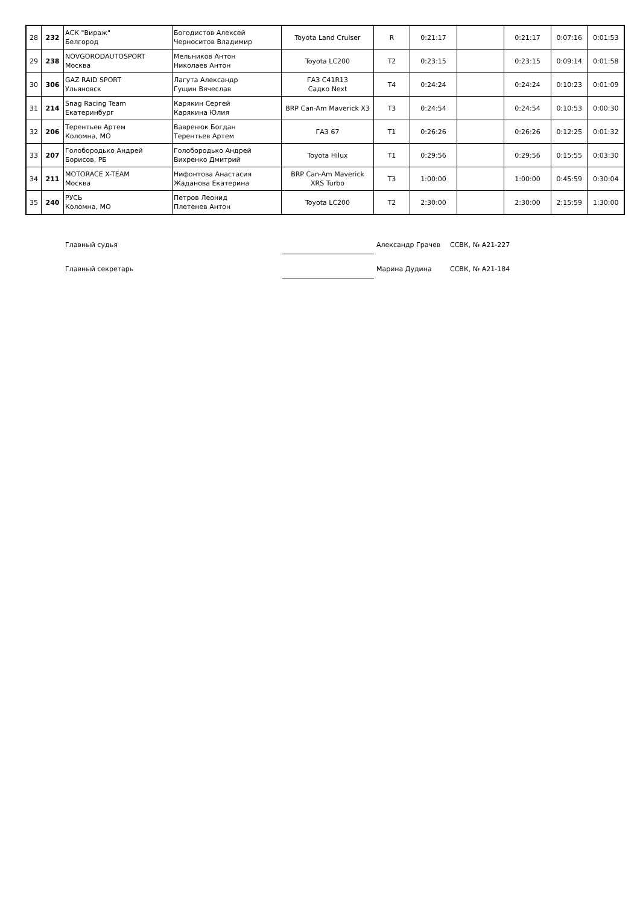| 28 | 232 | АСК "Вираж" Белгород | Богодистов Алексей Черноситов Владимир | Toyota Land Cruiser | R | 0:21:17 | | 0:21:17 | 0:07:16 | 0:01:53 |
| 29 | 238 | NOVGORODAUTOSPORT Москва | Мельников Антон Николаев Антон | Toyota LC200 | T2 | 0:23:15 | | 0:23:15 | 0:09:14 | 0:01:58 |
| 30 | 306 | GAZ RAID SPORT Ульяновск | Лагута Александр Гущин Вячеслав | ГАЗ C41R13 Садко Next | T4 | 0:24:24 | | 0:24:24 | 0:10:23 | 0:01:09 |
| 31 | 214 | Snag Racing Team Екатеринбург | Карякин Сергей Карякина Юлия | BRP Can-Am Maverick X3 | T3 | 0:24:54 | | 0:24:54 | 0:10:53 | 0:00:30 |
| 32 | 206 | Терентьев Артем Коломна, МО | Вавренюк Богдан Терентьев Артем | ГАЗ 67 | T1 | 0:26:26 | | 0:26:26 | 0:12:25 | 0:01:32 |
| 33 | 207 | Голобородько Андрей Борисов, РБ | Голобородько Андрей Вихренко Дмитрий | Toyota Hilux | T1 | 0:29:56 | | 0:29:56 | 0:15:55 | 0:03:30 |
| 34 | 211 | MOTORACE X-TEAM Москва | Нифонтова Анастасия Жаданова Екатерина | BRP Can-Am Maverick XRS Turbo | T3 | 1:00:00 | | 1:00:00 | 0:45:59 | 0:30:04 |
| 35 | 240 | РУСЬ Коломна, МО | Петров Леонид Плетенев Антон | Toyota LC200 | T2 | 2:30:00 | | 2:30:00 | 2:15:59 | 1:30:00 |
Главный судья Александр Грачев ССВК, № А21-227
Главный секретарь Марина Дудина ССВК, № А21-184